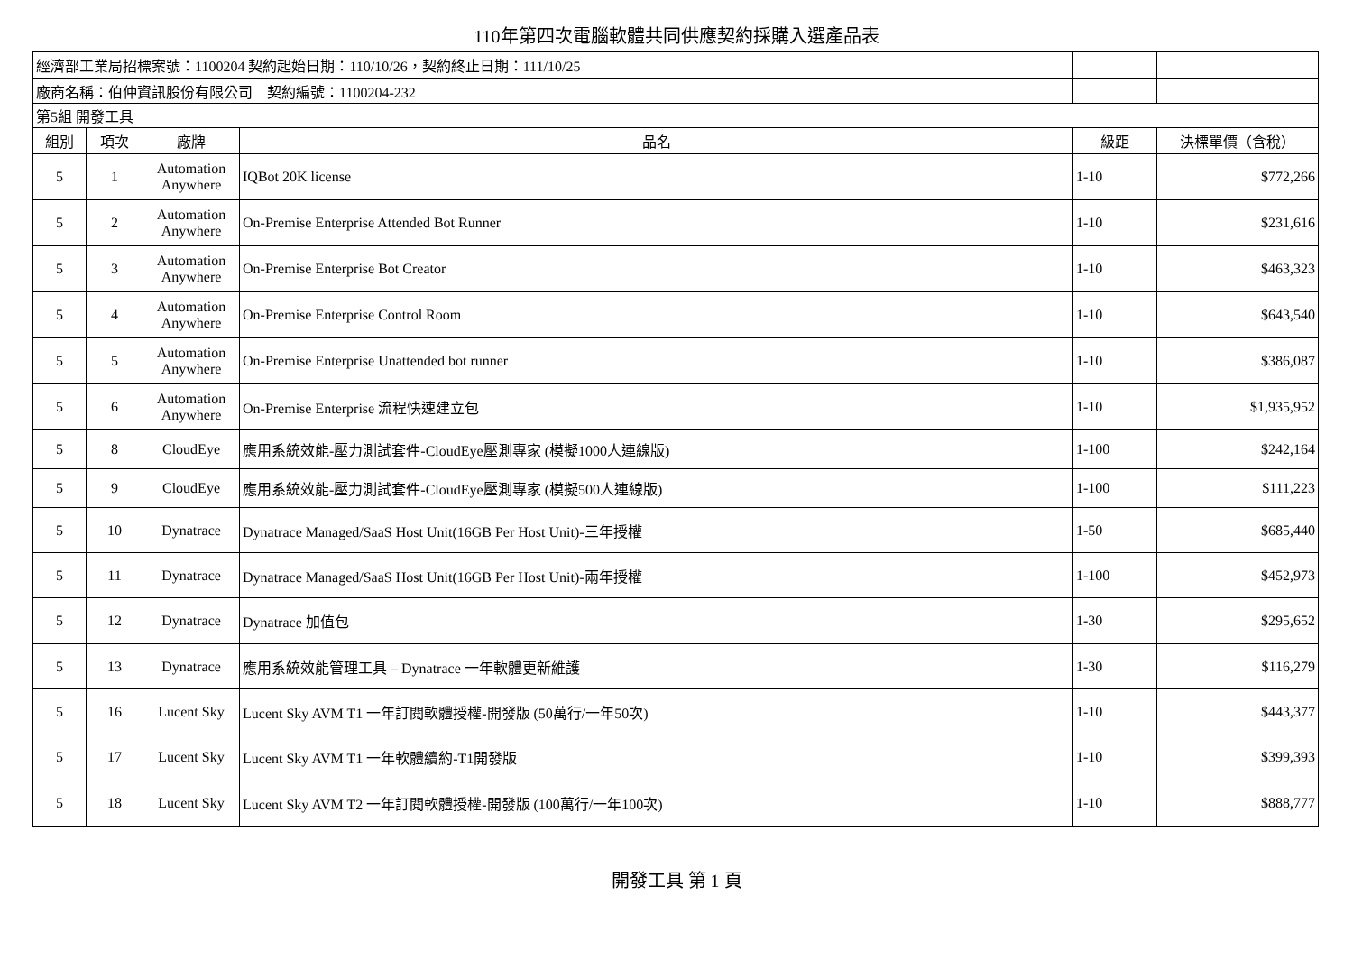110年第四次電腦軟體共同供應契約採購入選產品表
| 經濟部工業局招標案號：1100204 契約起始日期：110/10/26，契約終止日期：111/10/25 | | | | | |
| 廠商名稱：伯仲資訊股份有限公司 契約編號：1100204-232 | | | | | |
| 第5組 開發工具 | | | | | |
| 組別 | 項次 | 廠牌 | 品名 | 級距 | 決標單價（含稅） |
| 5 | 1 | Automation Anywhere | IQBot 20K license | 1-10 | $772,266 |
| 5 | 2 | Automation Anywhere | On-Premise Enterprise Attended Bot Runner | 1-10 | $231,616 |
| 5 | 3 | Automation Anywhere | On-Premise Enterprise Bot Creator | 1-10 | $463,323 |
| 5 | 4 | Automation Anywhere | On-Premise Enterprise Control Room | 1-10 | $643,540 |
| 5 | 5 | Automation Anywhere | On-Premise Enterprise Unattended bot runner | 1-10 | $386,087 |
| 5 | 6 | Automation Anywhere | On-Premise Enterprise 流程快速建立包 | 1-10 | $1,935,952 |
| 5 | 8 | CloudEye | 應用系統效能-壓力測試套件-CloudEye壓測專家 (模擬1000人連線版) | 1-100 | $242,164 |
| 5 | 9 | CloudEye | 應用系統效能-壓力測試套件-CloudEye壓測專家 (模擬500人連線版) | 1-100 | $111,223 |
| 5 | 10 | Dynatrace | Dynatrace Managed/SaaS Host Unit(16GB Per Host Unit)-三年授權 | 1-50 | $685,440 |
| 5 | 11 | Dynatrace | Dynatrace Managed/SaaS Host Unit(16GB Per Host Unit)-兩年授權 | 1-100 | $452,973 |
| 5 | 12 | Dynatrace | Dynatrace 加值包 | 1-30 | $295,652 |
| 5 | 13 | Dynatrace | 應用系統效能管理工具 – Dynatrace 一年軟體更新維護 | 1-30 | $116,279 |
| 5 | 16 | Lucent Sky | Lucent Sky AVM T1 一年訂閱軟體授權-開發版 (50萬行/一年50次) | 1-10 | $443,377 |
| 5 | 17 | Lucent Sky | Lucent Sky AVM T1 一年軟體續約-T1開發版 | 1-10 | $399,393 |
| 5 | 18 | Lucent Sky | Lucent Sky AVM T2 一年訂閱軟體授權-開發版 (100萬行/一年100次) | 1-10 | $888,777 |
開發工具 第 1 頁